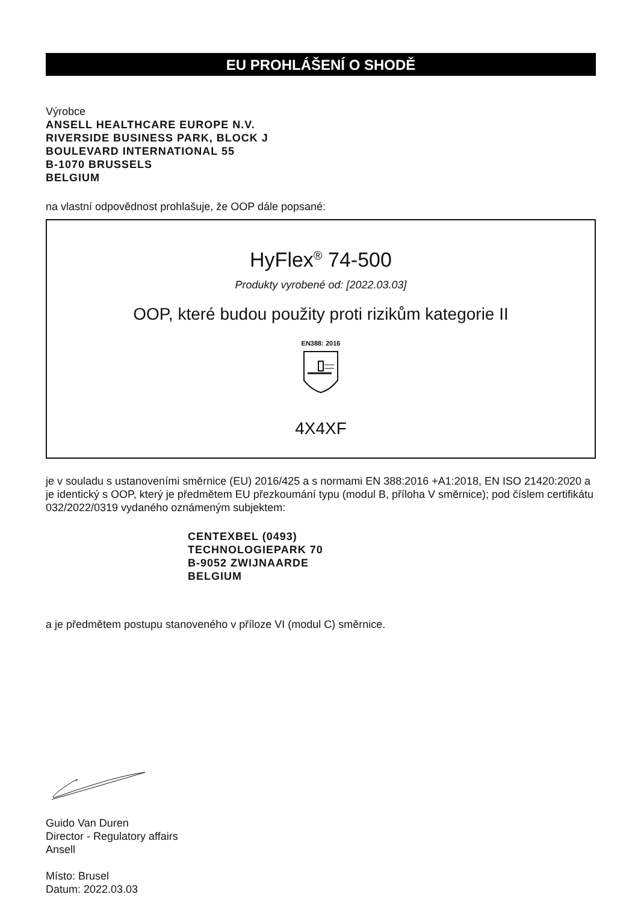EU PROHLÁŠENÍ O SHODĚ
Výrobce
ANSELL HEALTHCARE EUROPE N.V.
RIVERSIDE BUSINESS PARK, BLOCK J
BOULEVARD INTERNATIONAL 55
B-1070 BRUSSELS
BELGIUM
na vlastní odpovědnost prohlašuje, že OOP dále popsané:
HyFlex<sup>®</sup> 74-500
Produkty vyrobené od: [2022.03.03]
OOP, které budou použity proti rizikům kategorie II
EN388: 2016
4X4XF
je v souladu s ustanoveními směrnice (EU) 2016/425 a s normami EN 388:2016 +A1:2018, EN ISO 21420:2020 a je identický s OOP, který je předmětem EU přezkoumání typu (modul B, příloha V směrnice); pod číslem certifikátu 032/2022/0319 vydaného oznámeným subjektem:
CENTEXBEL (0493)
TECHNOLOGIEPARK 70
B-9052 ZWIJNAARDE
BELGIUM
a je předmětem postupu stanoveného v příloze VI (modul C) směrnice.
Guido Van Duren
Director - Regulatory affairs
Ansell
Místo: Brusel
Datum: 2022.03.03